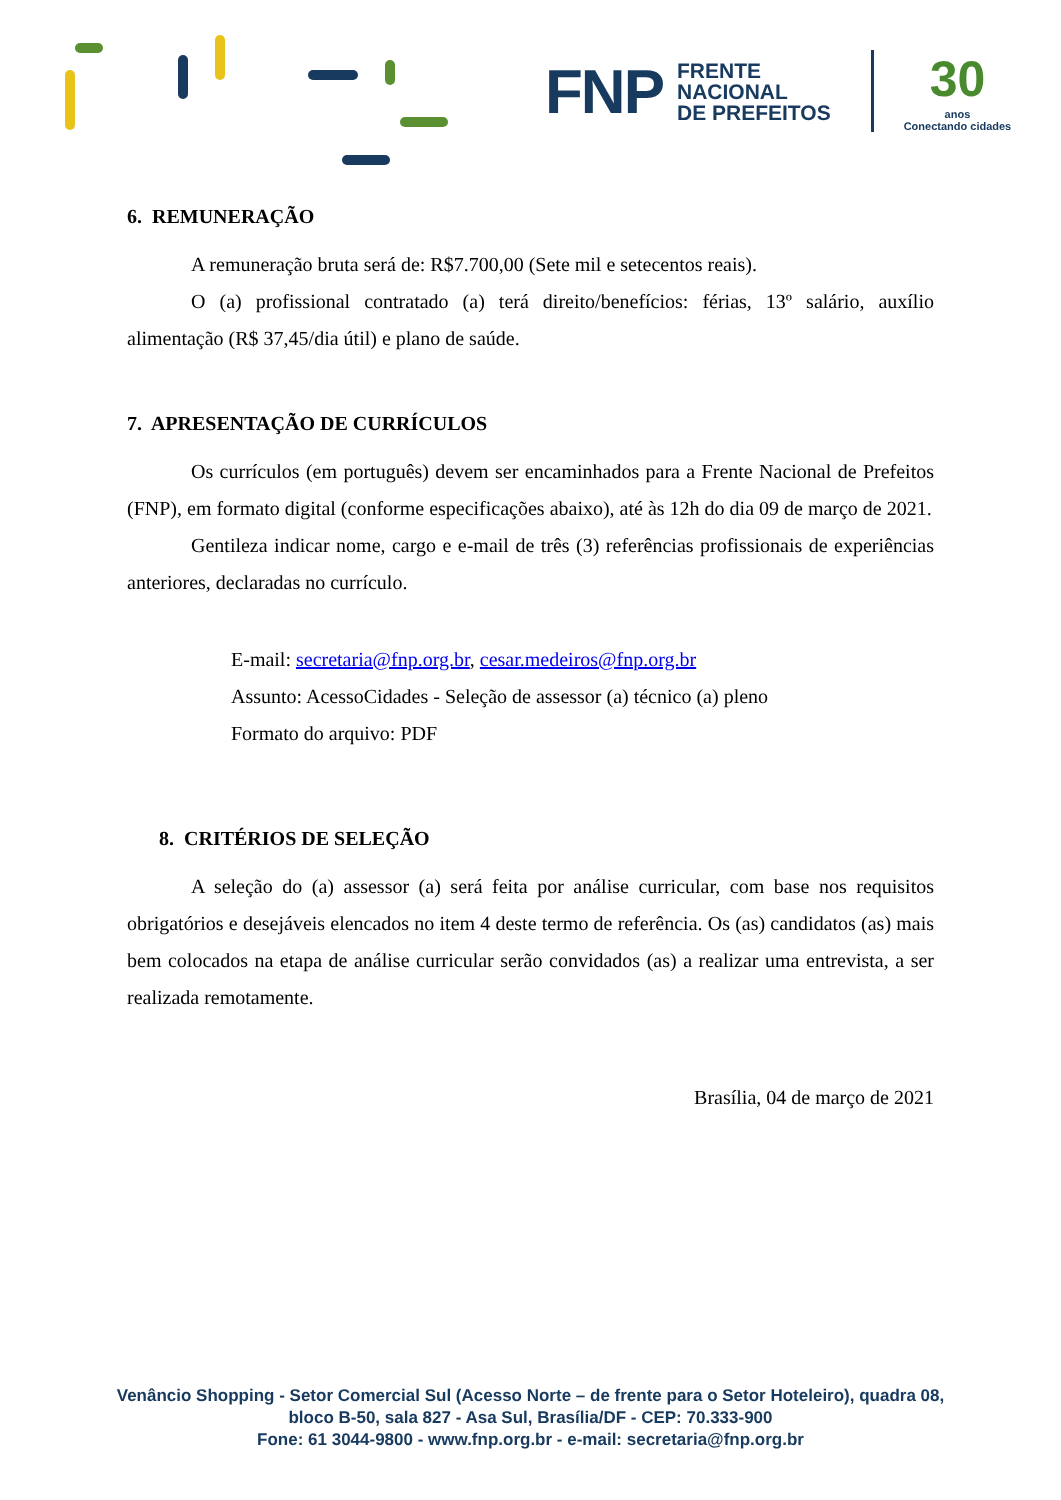FNP FRENTE
NACIONAL
DE PREFEITOS 30
anos
Conectando cidades
6. REMUNERAÇÃO
A remuneração bruta será de: R$7.700,00 (Sete mil e setecentos reais).
O (a) profissional contratado (a) terá direito/benefícios: férias, 13º salário, auxílio alimentação (R$ 37,45/dia útil) e plano de saúde.
7. APRESENTAÇÃO DE CURRÍCULOS
Os currículos (em português) devem ser encaminhados para a Frente Nacional de Prefeitos (FNP), em formato digital (conforme especificações abaixo), até às 12h do dia 09 de março de 2021.
Gentileza indicar nome, cargo e e-mail de três (3) referências profissionais de experiências anteriores, declaradas no currículo.
E-mail: secretaria@fnp.org.br, cesar.medeiros@fnp.org.br
Assunto: AcessoCidades - Seleção de assessor (a) técnico (a) pleno
Formato do arquivo: PDF
8. CRITÉRIOS DE SELEÇÃO
A seleção do (a) assessor (a) será feita por análise curricular, com base nos requisitos obrigatórios e desejáveis elencados no item 4 deste termo de referência. Os (as) candidatos (as) mais bem colocados na etapa de análise curricular serão convidados (as) a realizar uma entrevista, a ser realizada remotamente.
Brasília, 04 de março de 2021
Venâncio Shopping - Setor Comercial Sul (Acesso Norte – de frente para o Setor Hoteleiro), quadra 08,
bloco B-50, sala 827 - Asa Sul, Brasília/DF - CEP: 70.333-900
Fone: 61 3044-9800 - www.fnp.org.br - e-mail: secretaria@fnp.org.br